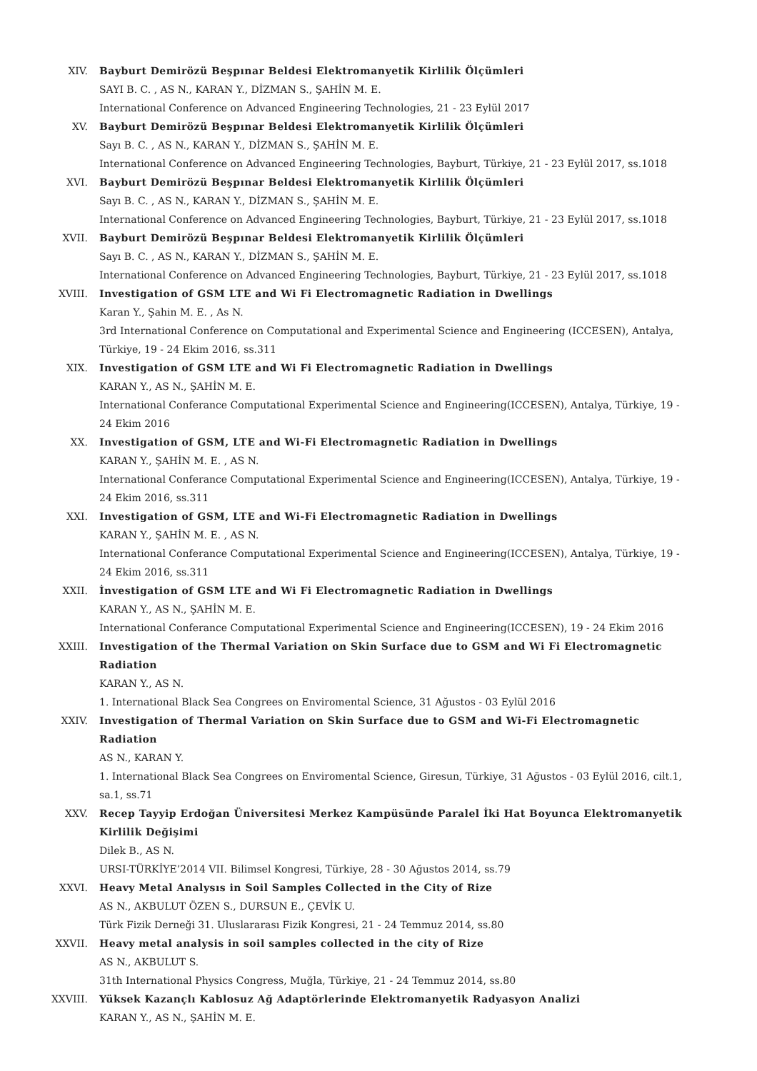XIV. Bayburt Demirözü Beşpınar Beldesi Elektromanyetik Kirlilik Ölçümleri
SAYI B. C. , AS N., KARAN Y., DİZMAN S., ŞAHİN M. E.
International Conference on Advanced Engineering Technologies, 21 - 23 Eylül 2017
XV. Bayburt Demirözü Beşpınar Beldesi Elektromanyetik Kirlilik Ölçümleri
Sayı B. C. , AS N., KARAN Y., DİZMAN S., ŞAHİN M. E.
International Conference on Advanced Engineering Technologies, Bayburt, Türkiye, 21 - 23 Eylül 2017, ss.1018
XVI. Bayburt Demirözü Beşpınar Beldesi Elektromanyetik Kirlilik Ölçümleri
Sayı B. C. , AS N., KARAN Y., DİZMAN S., ŞAHİN M. E.
International Conference on Advanced Engineering Technologies, Bayburt, Türkiye, 21 - 23 Eylül 2017, ss.1018
XVII. Bayburt Demirözü Beşpınar Beldesi Elektromanyetik Kirlilik Ölçümleri
Sayı B. C. , AS N., KARAN Y., DİZMAN S., ŞAHİN M. E.
International Conference on Advanced Engineering Technologies, Bayburt, Türkiye, 21 - 23 Eylül 2017, ss.1018
XVIII. Investigation of GSM LTE and Wi Fi Electromagnetic Radiation in Dwellings
Karan Y., Şahin M. E. , As N.
3rd International Conference on Computational and Experimental Science and Engineering (ICCESEN), Antalya, Türkiye, 19 - 24 Ekim 2016, ss.311
XIX. Investigation of GSM LTE and Wi Fi Electromagnetic Radiation in Dwellings
KARAN Y., AS N., ŞAHİN M. E.
International Conferance Computational Experimental Science and Engineering(ICCESEN), Antalya, Türkiye, 19 - 24 Ekim 2016
XX. Investigation of GSM, LTE and Wi-Fi Electromagnetic Radiation in Dwellings
KARAN Y., ŞAHİN M. E. , AS N.
International Conferance Computational Experimental Science and Engineering(ICCESEN), Antalya, Türkiye, 19 - 24 Ekim 2016, ss.311
XXI. Investigation of GSM, LTE and Wi-Fi Electromagnetic Radiation in Dwellings
KARAN Y., ŞAHİN M. E. , AS N.
International Conferance Computational Experimental Science and Engineering(ICCESEN), Antalya, Türkiye, 19 - 24 Ekim 2016, ss.311
XXII. İnvestigation of GSM LTE and Wi Fi Electromagnetic Radiation in Dwellings
KARAN Y., AS N., ŞAHİN M. E.
International Conferance Computational Experimental Science and Engineering(ICCESEN), 19 - 24 Ekim 2016
XXIII. Investigation of the Thermal Variation on Skin Surface due to GSM and Wi Fi Electromagnetic Radiation
KARAN Y., AS N.
1. International Black Sea Congrees on Enviromental Science, 31 Ağustos - 03 Eylül 2016
XXIV. Investigation of Thermal Variation on Skin Surface due to GSM and Wi-Fi Electromagnetic Radiation
AS N., KARAN Y.
1. International Black Sea Congrees on Enviromental Science, Giresun, Türkiye, 31 Ağustos - 03 Eylül 2016, cilt.1, sa.1, ss.71
XXV. Recep Tayyip Erdoğan Üniversitesi Merkez Kampüsünde Paralel İki Hat Boyunca Elektromanyetik Kirlilik Değişimi
Dilek B., AS N.
URSI-TÜRKİYE’2014 VII. Bilimsel Kongresi, Türkiye, 28 - 30 Ağustos 2014, ss.79
XXVI. Heavy Metal Analysıs in Soil Samples Collected in the City of Rize
AS N., AKBULUT ÖZEN S., DURSUN E., ÇEVİK U.
Türk Fizik Derneği 31. Uluslararası Fizik Kongresi, 21 - 24 Temmuz 2014, ss.80
XXVII. Heavy metal analysis in soil samples collected in the city of Rize
AS N., AKBULUT S.
31th International Physics Congress, Muğla, Türkiye, 21 - 24 Temmuz 2014, ss.80
XXVIII. Yüksek Kazançlı Kablosuz Ağ Adaptörlerinde Elektromanyetik Radyasyon Analizi
KARAN Y., AS N., ŞAHİN M. E.